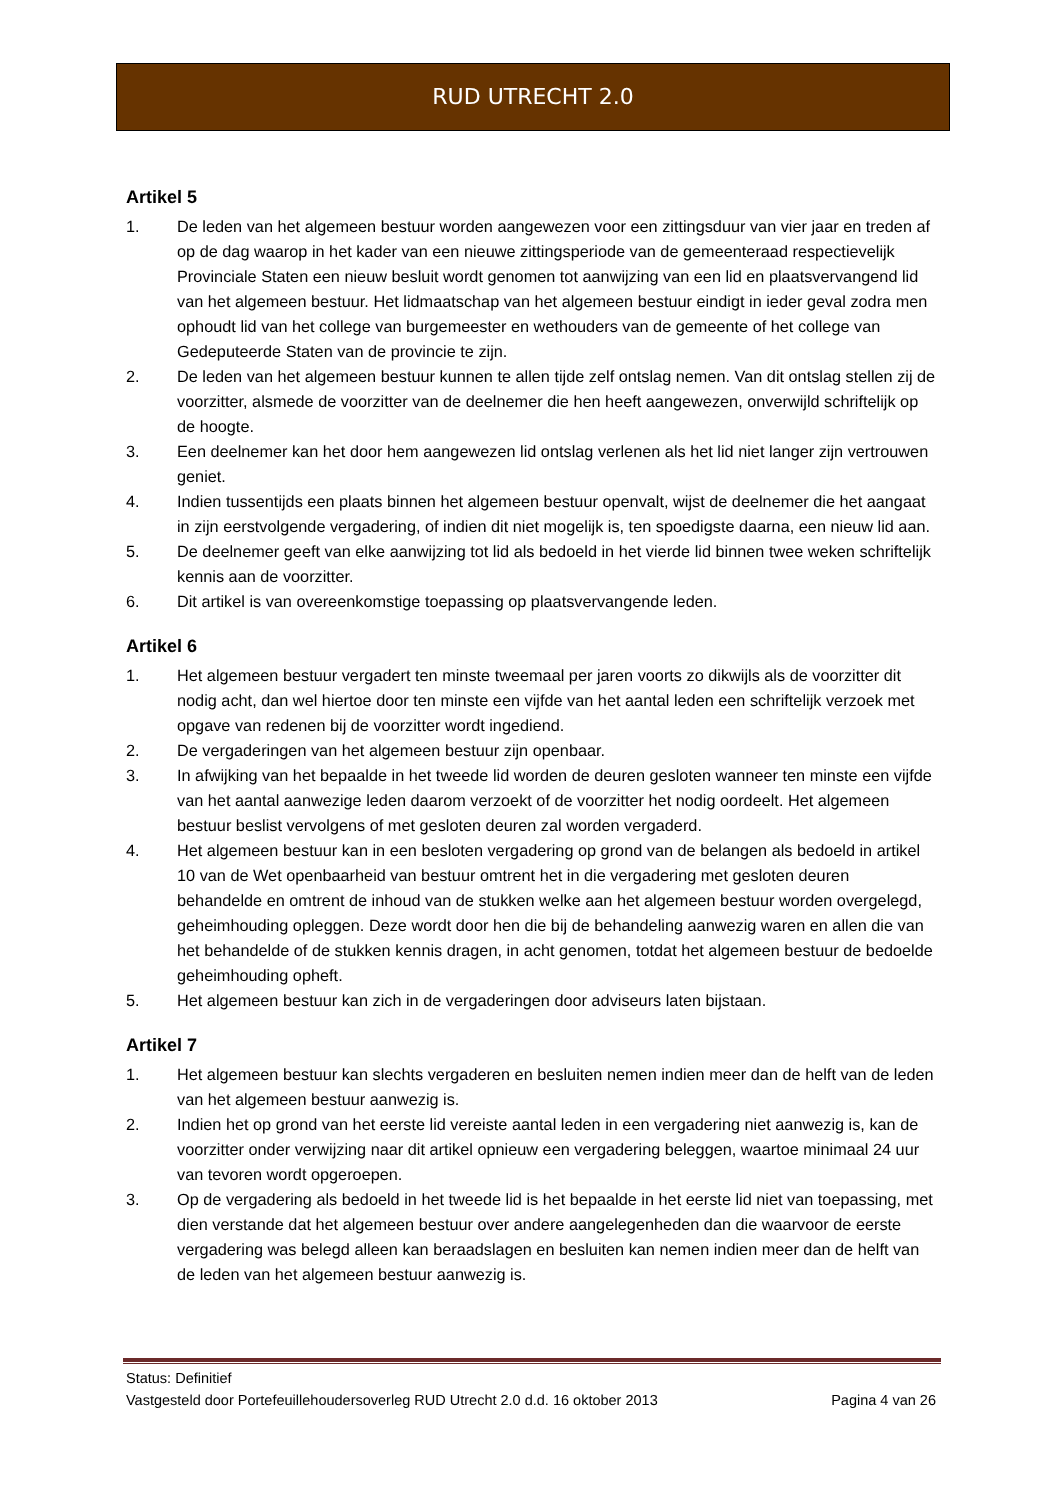RUD UTRECHT 2.0
Artikel 5
1. De leden van het algemeen bestuur worden aangewezen voor een zittingsduur van vier jaar en treden af op de dag waarop in het kader van een nieuwe zittingsperiode van de gemeenteraad respectievelijk Provinciale Staten een nieuw besluit wordt genomen tot aanwijzing van een lid en plaatsvervangend lid van het algemeen bestuur. Het lidmaatschap van het algemeen bestuur eindigt in ieder geval zodra men ophoudt lid van het college van burgemeester en wethouders van de gemeente of het college van Gedeputeerde Staten van de provincie te zijn.
2. De leden van het algemeen bestuur kunnen te allen tijde zelf ontslag nemen. Van dit ontslag stellen zij de voorzitter, alsmede de voorzitter van de deelnemer die hen heeft aangewezen, onverwijld schriftelijk op de hoogte.
3. Een deelnemer kan het door hem aangewezen lid ontslag verlenen als het lid niet langer zijn vertrouwen geniet.
4. Indien tussentijds een plaats binnen het algemeen bestuur openvalt, wijst de deelnemer die het aangaat in zijn eerstvolgende vergadering, of indien dit niet mogelijk is, ten spoedigste daarna, een nieuw lid aan.
5. De deelnemer geeft van elke aanwijzing tot lid als bedoeld in het vierde lid binnen twee weken schriftelijk kennis aan de voorzitter.
6. Dit artikel is van overeenkomstige toepassing op plaatsvervangende leden.
Artikel 6
1. Het algemeen bestuur vergadert ten minste tweemaal per jaren voorts zo dikwijls als de voorzitter dit nodig acht, dan wel hiertoe door ten minste een vijfde van het aantal leden een schriftelijk verzoek met opgave van redenen bij de voorzitter wordt ingediend.
2. De vergaderingen van het algemeen bestuur zijn openbaar.
3. In afwijking van het bepaalde in het tweede lid worden de deuren gesloten wanneer ten minste een vijfde van het aantal aanwezige leden daarom verzoekt of de voorzitter het nodig oordeelt. Het algemeen bestuur beslist vervolgens of met gesloten deuren zal worden vergaderd.
4. Het algemeen bestuur kan in een besloten vergadering op grond van de belangen als bedoeld in artikel 10 van de Wet openbaarheid van bestuur omtrent het in die vergadering met gesloten deuren behandelde en omtrent de inhoud van de stukken welke aan het algemeen bestuur worden overgelegd, geheimhouding opleggen. Deze wordt door hen die bij de behandeling aanwezig waren en allen die van het behandelde of de stukken kennis dragen, in acht genomen, totdat het algemeen bestuur de bedoelde geheimhouding opheft.
5. Het algemeen bestuur kan zich in de vergaderingen door adviseurs laten bijstaan.
Artikel 7
1. Het algemeen bestuur kan slechts vergaderen en besluiten nemen indien meer dan de helft van de leden van het algemeen bestuur aanwezig is.
2. Indien het op grond van het eerste lid vereiste aantal leden in een vergadering niet aanwezig is, kan de voorzitter onder verwijzing naar dit artikel opnieuw een vergadering beleggen, waartoe minimaal 24 uur van tevoren wordt opgeroepen.
3. Op de vergadering als bedoeld in het tweede lid is het bepaalde in het eerste lid niet van toepassing, met dien verstande dat het algemeen bestuur over andere aangelegenheden dan die waarvoor de eerste vergadering was belegd alleen kan beraadslagen en besluiten kan nemen indien meer dan de helft van de leden van het algemeen bestuur aanwezig is.
Status: Definitief
Vastgesteld door Portefeuillehoudersoverleg RUD Utrecht 2.0 d.d. 16 oktober 2013 Pagina 4 van 26